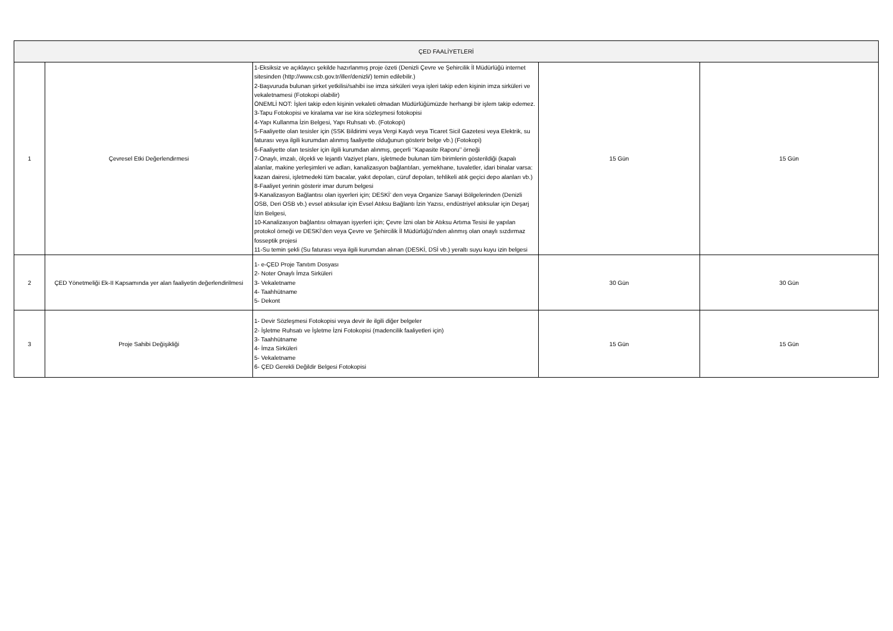| ÇED FAALİYETLERİ | | | | |
| --- | --- | --- | --- | --- |
| 1 | Çevresel Etki Değerlendirmesi | 1-Eksiksiz ve açıklayıcı şekilde hazırlanmış proje özeti (Denizli Çevre ve Şehircilik İl Müdürlüğü internet sitesinden (http://www.csb.gov.tr/iller/denizli/) temin edilebilir.) 2-Başvuruda bulunan şirket yetkilisi/sahibi ise imza sirküleri veya işleri takip eden kişinin imza sirküleri ve vekaletnamesi (Fotokopi olabilir) ÖNEMLİ NOT: İşleri takip eden kişinin vekaleti olmadan Müdürlüğümüzde herhangi bir işlem takip edemez. 3-Tapu Fotokopisi ve kiralama var ise kira sözleşmesi fotokopisi 4-Yapı Kullanma İzin Belgesi, Yapı Ruhsatı vb. (Fotokopi) 5-Faaliyette olan tesisler için (SSK Bildirimi veya Vergi Kaydı veya Ticaret Sicil Gazetesi veya Elektrik, su faturası veya ilgili kurumdan alınmış faaliyette olduğunun gösterir belge vb.) (Fotokopi) 6-Faaliyette olan tesisler için ilgili kurumdan alınmış, geçerli ‘’Kapasite Raporu’’ örneği 7-Onaylı, imzalı, ölçekli ve lejantlı Vaziyet planı, işletmede bulunan tüm birimlerin gösterildiği (kapalı alanlar, makine yerleşimleri ve adları, kanalizasyon bağlantıları, yemekhane, tuvaletler, idari binalar varsa: kazan dairesi, işletmedeki tüm bacalar, yakıt depoları, cüruf depoları, tehlikeli atık geçici depo alanları vb.) 8-Faaliyet yerinin gösterir imar durum belgesi 9-Kanalizasyon Bağlantısı olan işyerleri için; DESKİ’ den veya Organize Sanayi Bölgelerinden (Denizli OSB, Deri OSB vb.) evsel atıksular için Evsel Atıksu Bağlantı İzin Yazısı, endüstriyel atıksular için Deşarj İzin Belgesi, 10-Kanalizasyon bağlantısı olmayan işyerleri için; Çevre İzni olan bir Atıksu Artıma Tesisi ile yapılan protokol örneği ve DESKİ’den veya Çevre ve Şehircilik İl Müdürlüğü’nden alınmış olan onaylı sızdırmaz fosseptik projesi 11-Su temin şekli (Su faturası veya ilgili kurumdan alınan (DESKİ, DSİ vb.) yeraltı suyu kuyu izin belgesi | 15 Gün | 15 Gün |
| 2 | ÇED Yönetmeliği Ek-II Kapsamında yer alan faaliyetin değerlendirilmesi | 1- e-ÇED Proje Tanıtım Dosyası 2- Noter Onaylı İmza Sirküleri 3- Vekaletname 4- Taahhütname 5- Dekont | 30 Gün | 30 Gün |
| 3 | Proje Sahibi Değişikliği | 1- Devir Sözleşmesi Fotokopisi veya devir ile ilgili diğer belgeler 2- İşletme Ruhsatı ve İşletme İzni Fotokopisi (madencilik faaliyetleri için) 3- Taahhütname 4- İmza Sirküleri 5- Vekaletname 6- ÇED Gerekli Değildir Belgesi Fotokopisi | 15 Gün | 15 Gün |